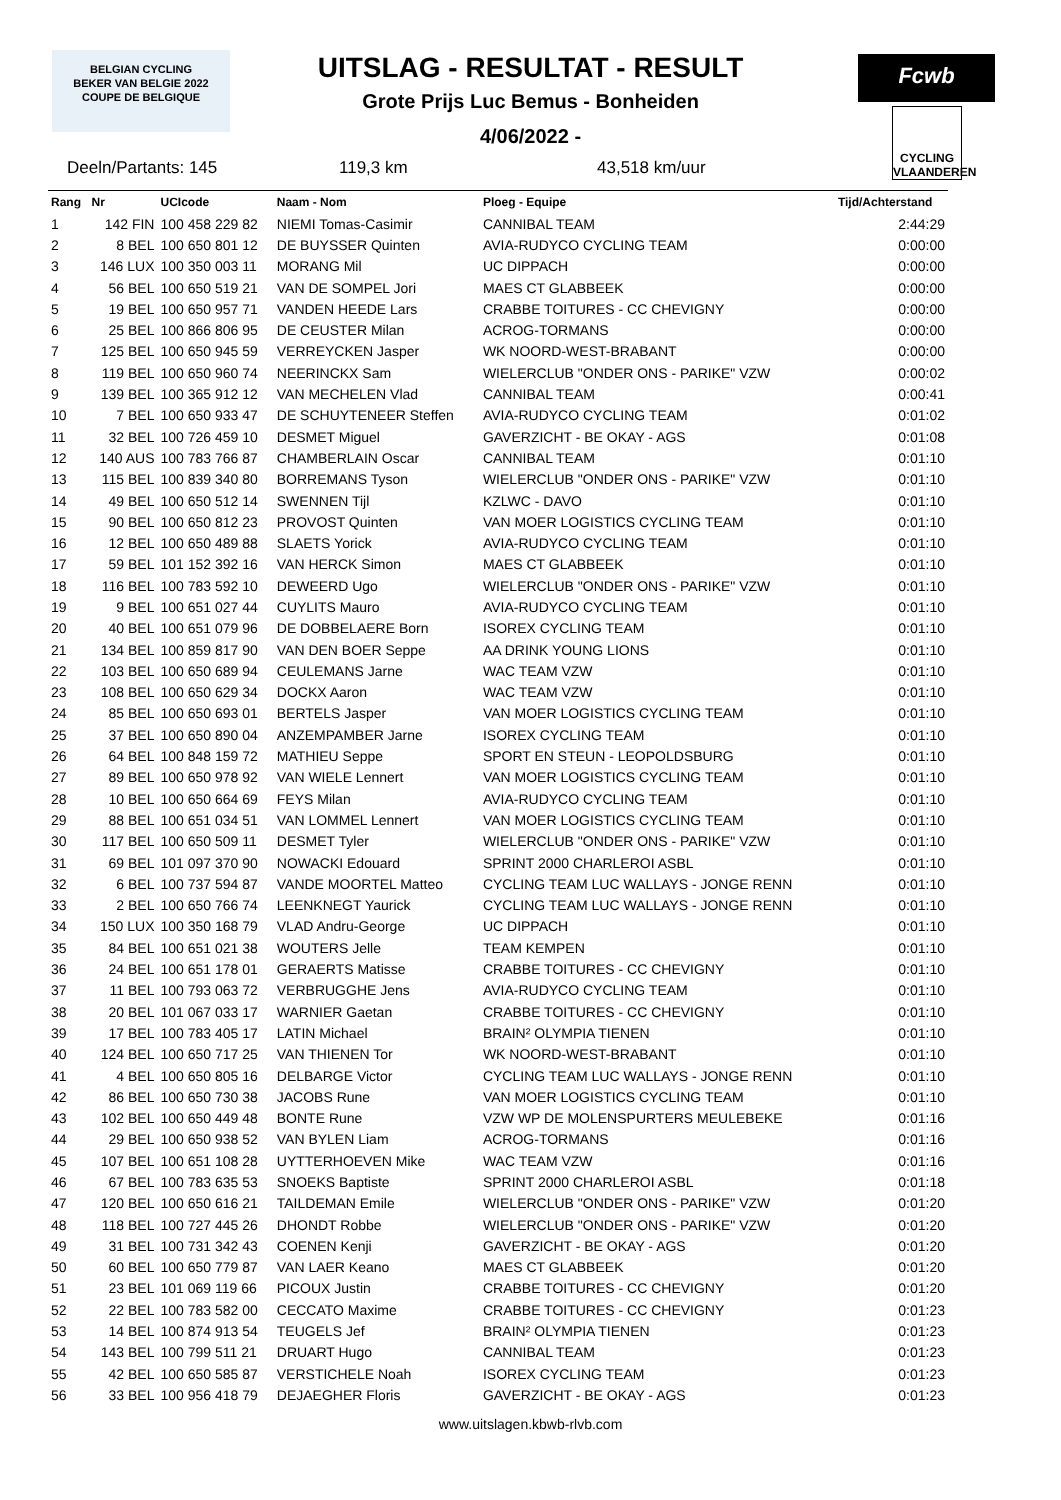BELGIAN CYCLING
BEKER VAN BELGIE 2022
COUPE DE BELGIQUE
Fcwb
CYCLING VLAANDEREN
UITSLAG - RESULTAT - RESULT
Grote Prijs Luc Bemus - Bonheiden
4/06/2022 -
Deeln/Partants: 145 119,3 km 43,518 km/uur
| Rang | Nr | UCIcode | Naam - Nom | Ploeg - Equipe | Tijd/Achterstand |
| --- | --- | --- | --- | --- | --- |
| 1 | 142 FIN | 100 458 229 82 | NIEMI Tomas-Casimir | CANNIBAL TEAM | 2:44:29 |
| 2 | 8 BEL | 100 650 801 12 | DE BUYSSER Quinten | AVIA-RUDYCO CYCLING TEAM | 0:00:00 |
| 3 | 146 LUX | 100 350 003 11 | MORANG Mil | UC DIPPACH | 0:00:00 |
| 4 | 56 BEL | 100 650 519 21 | VAN DE SOMPEL Jori | MAES CT GLABBEEK | 0:00:00 |
| 5 | 19 BEL | 100 650 957 71 | VANDEN HEEDE Lars | CRABBE TOITURES - CC CHEVIGNY | 0:00:00 |
| 6 | 25 BEL | 100 866 806 95 | DE CEUSTER Milan | ACROG-TORMANS | 0:00:00 |
| 7 | 125 BEL | 100 650 945 59 | VERREYCKEN Jasper | WK NOORD-WEST-BRABANT | 0:00:00 |
| 8 | 119 BEL | 100 650 960 74 | NEERINCKX Sam | WIELERCLUB "ONDER ONS - PARIKE" VZW | 0:00:02 |
| 9 | 139 BEL | 100 365 912 12 | VAN MECHELEN Vlad | CANNIBAL TEAM | 0:00:41 |
| 10 | 7 BEL | 100 650 933 47 | DE SCHUYTENEER Steffen | AVIA-RUDYCO CYCLING TEAM | 0:01:02 |
| 11 | 32 BEL | 100 726 459 10 | DESMET Miguel | GAVERZICHT - BE OKAY - AGS | 0:01:08 |
| 12 | 140 AUS | 100 783 766 87 | CHAMBERLAIN Oscar | CANNIBAL TEAM | 0:01:10 |
| 13 | 115 BEL | 100 839 340 80 | BORREMANS Tyson | WIELERCLUB "ONDER ONS - PARIKE" VZW | 0:01:10 |
| 14 | 49 BEL | 100 650 512 14 | SWENNEN Tijl | KZLWC - DAVO | 0:01:10 |
| 15 | 90 BEL | 100 650 812 23 | PROVOST Quinten | VAN MOER LOGISTICS CYCLING TEAM | 0:01:10 |
| 16 | 12 BEL | 100 650 489 88 | SLAETS Yorick | AVIA-RUDYCO CYCLING TEAM | 0:01:10 |
| 17 | 59 BEL | 101 152 392 16 | VAN HERCK Simon | MAES CT GLABBEEK | 0:01:10 |
| 18 | 116 BEL | 100 783 592 10 | DEWEERD Ugo | WIELERCLUB "ONDER ONS - PARIKE" VZW | 0:01:10 |
| 19 | 9 BEL | 100 651 027 44 | CUYLITS Mauro | AVIA-RUDYCO CYCLING TEAM | 0:01:10 |
| 20 | 40 BEL | 100 651 079 96 | DE DOBBELAERE Born | ISOREX CYCLING TEAM | 0:01:10 |
| 21 | 134 BEL | 100 859 817 90 | VAN DEN BOER Seppe | AA DRINK YOUNG LIONS | 0:01:10 |
| 22 | 103 BEL | 100 650 689 94 | CEULEMANS Jarne | WAC TEAM VZW | 0:01:10 |
| 23 | 108 BEL | 100 650 629 34 | DOCKX Aaron | WAC TEAM VZW | 0:01:10 |
| 24 | 85 BEL | 100 650 693 01 | BERTELS Jasper | VAN MOER LOGISTICS CYCLING TEAM | 0:01:10 |
| 25 | 37 BEL | 100 650 890 04 | ANZEMPAMBER Jarne | ISOREX CYCLING TEAM | 0:01:10 |
| 26 | 64 BEL | 100 848 159 72 | MATHIEU Seppe | SPORT EN STEUN - LEOPOLDSBURG | 0:01:10 |
| 27 | 89 BEL | 100 650 978 92 | VAN WIELE Lennert | VAN MOER LOGISTICS CYCLING TEAM | 0:01:10 |
| 28 | 10 BEL | 100 650 664 69 | FEYS Milan | AVIA-RUDYCO CYCLING TEAM | 0:01:10 |
| 29 | 88 BEL | 100 651 034 51 | VAN LOMMEL Lennert | VAN MOER LOGISTICS CYCLING TEAM | 0:01:10 |
| 30 | 117 BEL | 100 650 509 11 | DESMET Tyler | WIELERCLUB "ONDER ONS - PARIKE" VZW | 0:01:10 |
| 31 | 69 BEL | 101 097 370 90 | NOWACKI Edouard | SPRINT 2000 CHARLEROI ASBL | 0:01:10 |
| 32 | 6 BEL | 100 737 594 87 | VANDE MOORTEL Matteo | CYCLING TEAM LUC WALLAYS - JONGE RENN | 0:01:10 |
| 33 | 2 BEL | 100 650 766 74 | LEENKNEGT Yaurick | CYCLING TEAM LUC WALLAYS - JONGE RENN | 0:01:10 |
| 34 | 150 LUX | 100 350 168 79 | VLAD Andru-George | UC DIPPACH | 0:01:10 |
| 35 | 84 BEL | 100 651 021 38 | WOUTERS Jelle | TEAM KEMPEN | 0:01:10 |
| 36 | 24 BEL | 100 651 178 01 | GERAERTS Matisse | CRABBE TOITURES - CC CHEVIGNY | 0:01:10 |
| 37 | 11 BEL | 100 793 063 72 | VERBRUGGHE Jens | AVIA-RUDYCO CYCLING TEAM | 0:01:10 |
| 38 | 20 BEL | 101 067 033 17 | WARNIER Gaetan | CRABBE TOITURES - CC CHEVIGNY | 0:01:10 |
| 39 | 17 BEL | 100 783 405 17 | LATIN Michael | BRAIN² OLYMPIA TIENEN | 0:01:10 |
| 40 | 124 BEL | 100 650 717 25 | VAN THIENEN Tor | WK NOORD-WEST-BRABANT | 0:01:10 |
| 41 | 4 BEL | 100 650 805 16 | DELBARGE Victor | CYCLING TEAM LUC WALLAYS - JONGE RENN | 0:01:10 |
| 42 | 86 BEL | 100 650 730 38 | JACOBS Rune | VAN MOER LOGISTICS CYCLING TEAM | 0:01:10 |
| 43 | 102 BEL | 100 650 449 48 | BONTE Rune | VZW WP DE MOLENSPURTERS MEULEBEKE | 0:01:16 |
| 44 | 29 BEL | 100 650 938 52 | VAN BYLEN Liam | ACROG-TORMANS | 0:01:16 |
| 45 | 107 BEL | 100 651 108 28 | UYTTERHOEVEN Mike | WAC TEAM VZW | 0:01:16 |
| 46 | 67 BEL | 100 783 635 53 | SNOEKS Baptiste | SPRINT 2000 CHARLEROI ASBL | 0:01:18 |
| 47 | 120 BEL | 100 650 616 21 | TAILDEMAN Emile | WIELERCLUB "ONDER ONS - PARIKE" VZW | 0:01:20 |
| 48 | 118 BEL | 100 727 445 26 | DHONDT Robbe | WIELERCLUB "ONDER ONS - PARIKE" VZW | 0:01:20 |
| 49 | 31 BEL | 100 731 342 43 | COENEN Kenji | GAVERZICHT - BE OKAY - AGS | 0:01:20 |
| 50 | 60 BEL | 100 650 779 87 | VAN LAER Keano | MAES CT GLABBEEK | 0:01:20 |
| 51 | 23 BEL | 101 069 119 66 | PICOUX Justin | CRABBE TOITURES - CC CHEVIGNY | 0:01:20 |
| 52 | 22 BEL | 100 783 582 00 | CECCATO Maxime | CRABBE TOITURES - CC CHEVIGNY | 0:01:23 |
| 53 | 14 BEL | 100 874 913 54 | TEUGELS Jef | BRAIN² OLYMPIA TIENEN | 0:01:23 |
| 54 | 143 BEL | 100 799 511 21 | DRUART Hugo | CANNIBAL TEAM | 0:01:23 |
| 55 | 42 BEL | 100 650 585 87 | VERSTICHELE Noah | ISOREX CYCLING TEAM | 0:01:23 |
| 56 | 33 BEL | 100 956 418 79 | DEJAEGHER Floris | GAVERZICHT - BE OKAY - AGS | 0:01:23 |
www.uitslagen.kbwb-rlvb.com